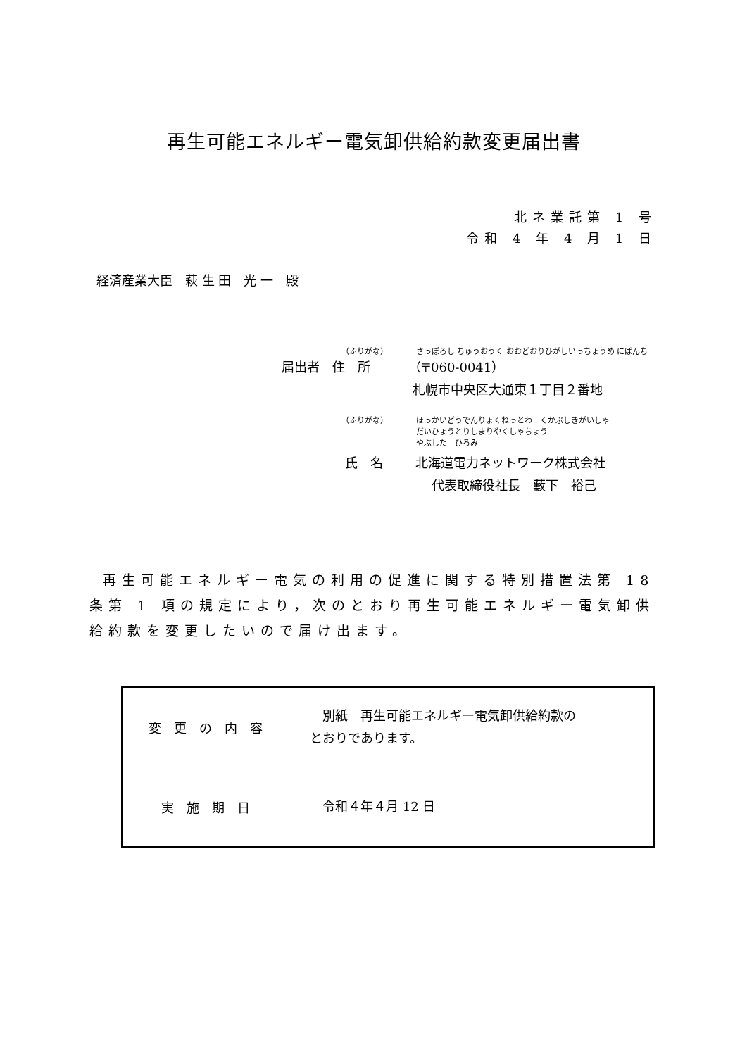再生可能エネルギー電気卸供給約款変更届出書
北ネ業託第 1 号
令和 4 年 4 月 1 日
経済産業大臣　萩 生 田　光 一　殿
（ふりがな） さっぽろし ちゅうおうく おおどおりひがしいっちょうめ にばんち
届出者　住　所 （〒060-0041）
札幌市中央区大通東１丁目２番地
（ふりがな） ほっかいどうでんりょくねっとわーくかぶしきがいしゃ
だいひょうとりしまりやくしゃちょう
やぶした　ひろみ
氏　名 北海道電力ネットワーク株式会社
代表取締役社長　藪下　裕己
再生可能エネルギー電気の利用の促進に関する特別措置法第 18 条第 1 項の規定により，次のとおり再生可能エネルギー電気卸供給約款を変更したいので届け出ます。
| 変更の内容 | 別紙 再生可能エネルギー電気卸供給約款の とおりであります。 |
| 実施期日 | 令和４年４月 12 日 |